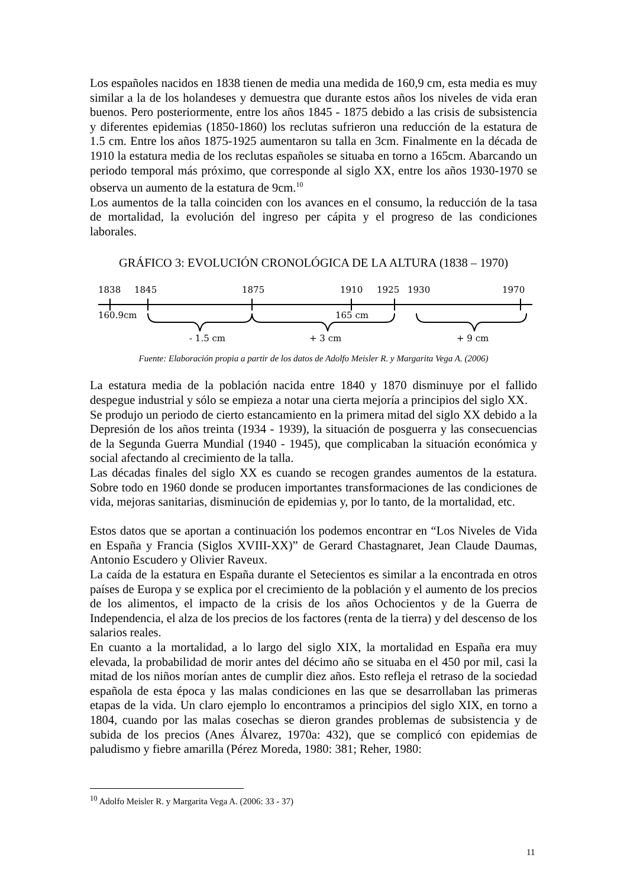Los españoles nacidos en 1838 tienen de media una medida de 160,9 cm, esta media es muy similar a la de los holandeses y demuestra que durante estos años los niveles de vida eran buenos. Pero posteriormente, entre los años 1845 - 1875 debido a las crisis de subsistencia y diferentes epidemias (1850-1860) los reclutas sufrieron una reducción de la estatura de 1.5 cm. Entre los años 1875-1925 aumentaron su talla en 3cm. Finalmente en la década de 1910 la estatura media de los reclutas españoles se situaba en torno a 165cm. Abarcando un periodo temporal más próximo, que corresponde al siglo XX, entre los años 1930-1970 se observa un aumento de la estatura de 9cm.<sup>10</sup>
Los aumentos de la talla coinciden con los avances en el consumo, la reducción de la tasa de mortalidad, la evolución del ingreso per cápita y el progreso de las condiciones laborales.
GRÁFICO 3: EVOLUCIÓN CRONOLÓGICA DE LA ALTURA (1838 – 1970)
1838
1845
1875
1910
1925
1930
1970
160.9cm
165 cm
- 1.5 cm
+ 3 cm
+ 9 cm
Fuente: Elaboración propia a partir de los datos de Adolfo Meisler R. y Margarita Vega A. (2006)
La estatura media de la población nacida entre 1840 y 1870 disminuye por el fallido despegue industrial y sólo se empieza a notar una cierta mejoría a principios del siglo XX.
Se produjo un periodo de cierto estancamiento en la primera mitad del siglo XX debido a la Depresión de los años treinta (1934 - 1939), la situación de posguerra y las consecuencias de la Segunda Guerra Mundial (1940 - 1945), que complicaban la situación económica y social afectando al crecimiento de la talla.
Las décadas finales del siglo XX es cuando se recogen grandes aumentos de la estatura. Sobre todo en 1960 donde se producen importantes transformaciones de las condiciones de vida, mejoras sanitarias, disminución de epidemias y, por lo tanto, de la mortalidad, etc.
Estos datos que se aportan a continuación los podemos encontrar en “Los Niveles de Vida en España y Francia (Siglos XVIII-XX)” de Gerard Chastagnaret, Jean Claude Daumas, Antonio Escudero y Olivier Raveux.
La caída de la estatura en España durante el Setecientos es similar a la encontrada en otros países de Europa y se explica por el crecimiento de la población y el aumento de los precios de los alimentos, el impacto de la crisis de los años Ochocientos y de la Guerra de Independencia, el alza de los precios de los factores (renta de la tierra) y del descenso de los salarios reales.
En cuanto a la mortalidad, a lo largo del siglo XIX, la mortalidad en España era muy elevada, la probabilidad de morir antes del décimo año se situaba en el 450 por mil, casi la mitad de los niños morían antes de cumplir diez años. Esto refleja el retraso de la sociedad española de esta época y las malas condiciones en las que se desarrollaban las primeras etapas de la vida. Un claro ejemplo lo encontramos a principios del siglo XIX, en torno a 1804, cuando por las malas cosechas se dieron grandes problemas de subsistencia y de subida de los precios (Anes Álvarez, 1970a: 432), que se complicó con epidemias de paludismo y fiebre amarilla (Pérez Moreda, 1980: 381; Reher, 1980:
<sup>10</sup> Adolfo Meisler R. y Margarita Vega A. (2006: 33 - 37)
11